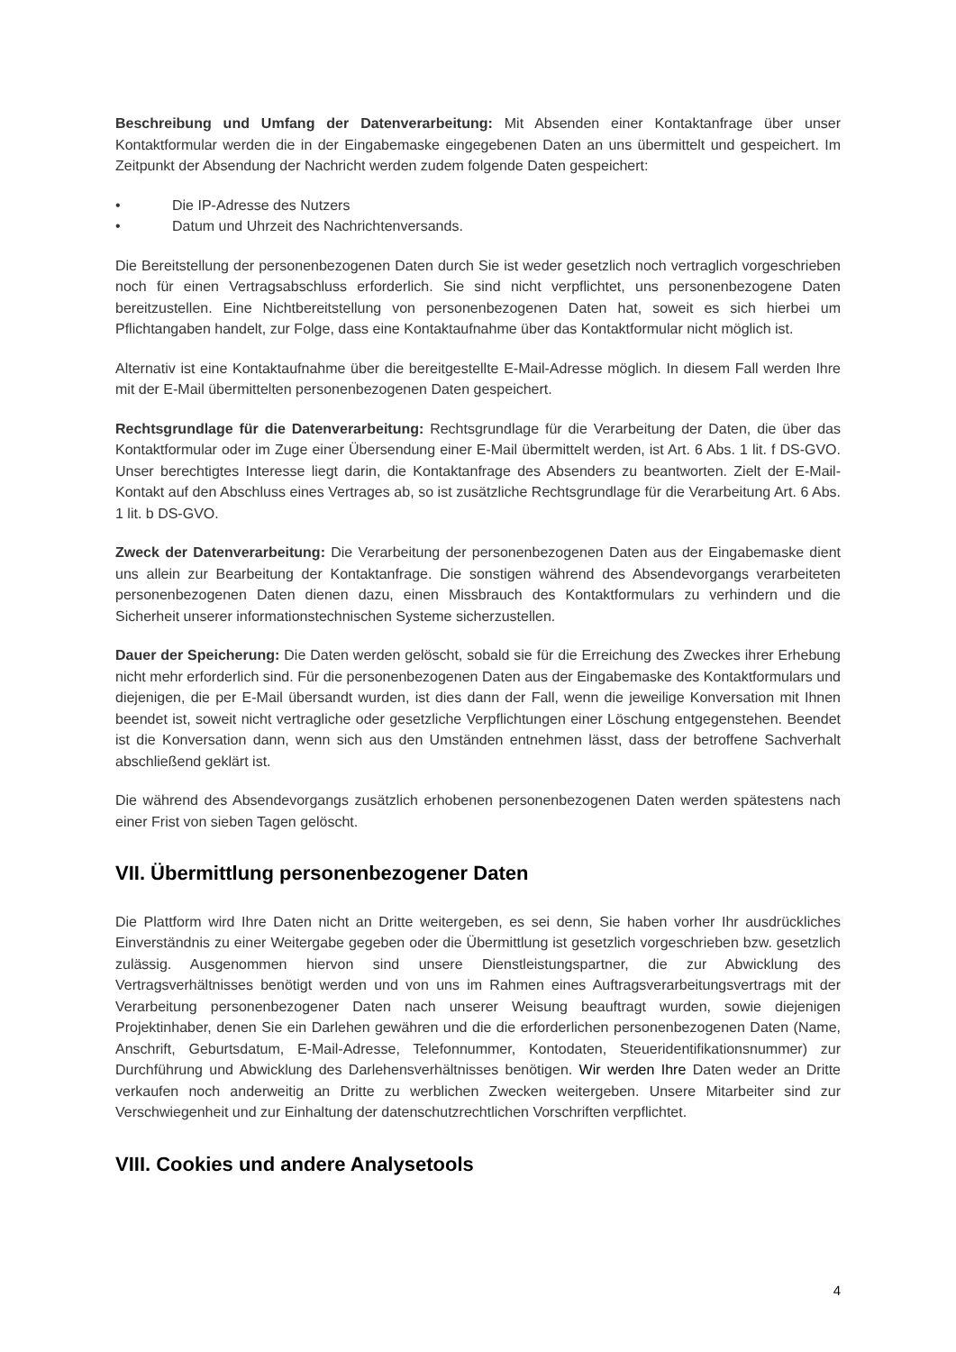Beschreibung und Umfang der Datenverarbeitung: Mit Absenden einer Kontaktanfrage über unser Kontaktformular werden die in der Eingabemaske eingegebenen Daten an uns übermittelt und gespeichert. Im Zeitpunkt der Absendung der Nachricht werden zudem folgende Daten gespeichert:
• Die IP-Adresse des Nutzers
• Datum und Uhrzeit des Nachrichtenversands.
Die Bereitstellung der personenbezogenen Daten durch Sie ist weder gesetzlich noch vertraglich vorgeschrieben noch für einen Vertragsabschluss erforderlich. Sie sind nicht verpflichtet, uns personenbezogene Daten bereitzustellen. Eine Nichtbereitstellung von personenbezogenen Daten hat, soweit es sich hierbei um Pflichtangaben handelt, zur Folge, dass eine Kontaktaufnahme über das Kontaktformular nicht möglich ist.
Alternativ ist eine Kontaktaufnahme über die bereitgestellte E-Mail-Adresse möglich. In diesem Fall werden Ihre mit der E-Mail übermittelten personenbezogenen Daten gespeichert.
Rechtsgrundlage für die Datenverarbeitung: Rechtsgrundlage für die Verarbeitung der Daten, die über das Kontaktformular oder im Zuge einer Übersendung einer E-Mail übermittelt werden, ist Art. 6 Abs. 1 lit. f DS-GVO. Unser berechtigtes Interesse liegt darin, die Kontaktanfrage des Absenders zu beantworten. Zielt der E-Mail-Kontakt auf den Abschluss eines Vertrages ab, so ist zusätzliche Rechtsgrundlage für die Verarbeitung Art. 6 Abs. 1 lit. b DS-GVO.
Zweck der Datenverarbeitung: Die Verarbeitung der personenbezogenen Daten aus der Eingabemaske dient uns allein zur Bearbeitung der Kontaktanfrage. Die sonstigen während des Absendevorgangs verarbeiteten personenbezogenen Daten dienen dazu, einen Missbrauch des Kontaktformulars zu verhindern und die Sicherheit unserer informationstechnischen Systeme sicherzustellen.
Dauer der Speicherung: Die Daten werden gelöscht, sobald sie für die Erreichung des Zweckes ihrer Erhebung nicht mehr erforderlich sind. Für die personenbezogenen Daten aus der Eingabemaske des Kontaktformulars und diejenigen, die per E-Mail übersandt wurden, ist dies dann der Fall, wenn die jeweilige Konversation mit Ihnen beendet ist, soweit nicht vertragliche oder gesetzliche Verpflichtungen einer Löschung entgegenstehen. Beendet ist die Konversation dann, wenn sich aus den Umständen entnehmen lässt, dass der betroffene Sachverhalt abschließend geklärt ist.
Die während des Absendevorgangs zusätzlich erhobenen personenbezogenen Daten werden spätestens nach einer Frist von sieben Tagen gelöscht.
VII. Übermittlung personenbezogener Daten
Die Plattform wird Ihre Daten nicht an Dritte weitergeben, es sei denn, Sie haben vorher Ihr ausdrückliches Einverständnis zu einer Weitergabe gegeben oder die Übermittlung ist gesetzlich vorgeschrieben bzw. gesetzlich zulässig. Ausgenommen hiervon sind unsere Dienstleistungspartner, die zur Abwicklung des Vertragsverhältnisses benötigt werden und von uns im Rahmen eines Auftragsverarbeitungsvertrags mit der Verarbeitung personenbezogener Daten nach unserer Weisung beauftragt wurden, sowie diejenigen Projektinhaber, denen Sie ein Darlehen gewähren und die die erforderlichen personenbezogenen Daten (Name, Anschrift, Geburtsdatum, E-Mail-Adresse, Telefonnummer, Kontodaten, Steueridentifikationsnummer) zur Durchführung und Abwicklung des Darlehensverhältnisses benötigen. Wir werden Ihre Daten weder an Dritte verkaufen noch anderweitig an Dritte zu werblichen Zwecken weitergeben. Unsere Mitarbeiter sind zur Verschwiegenheit und zur Einhaltung der datenschutzrechtlichen Vorschriften verpflichtet.
VIII. Cookies und andere Analysetools
4